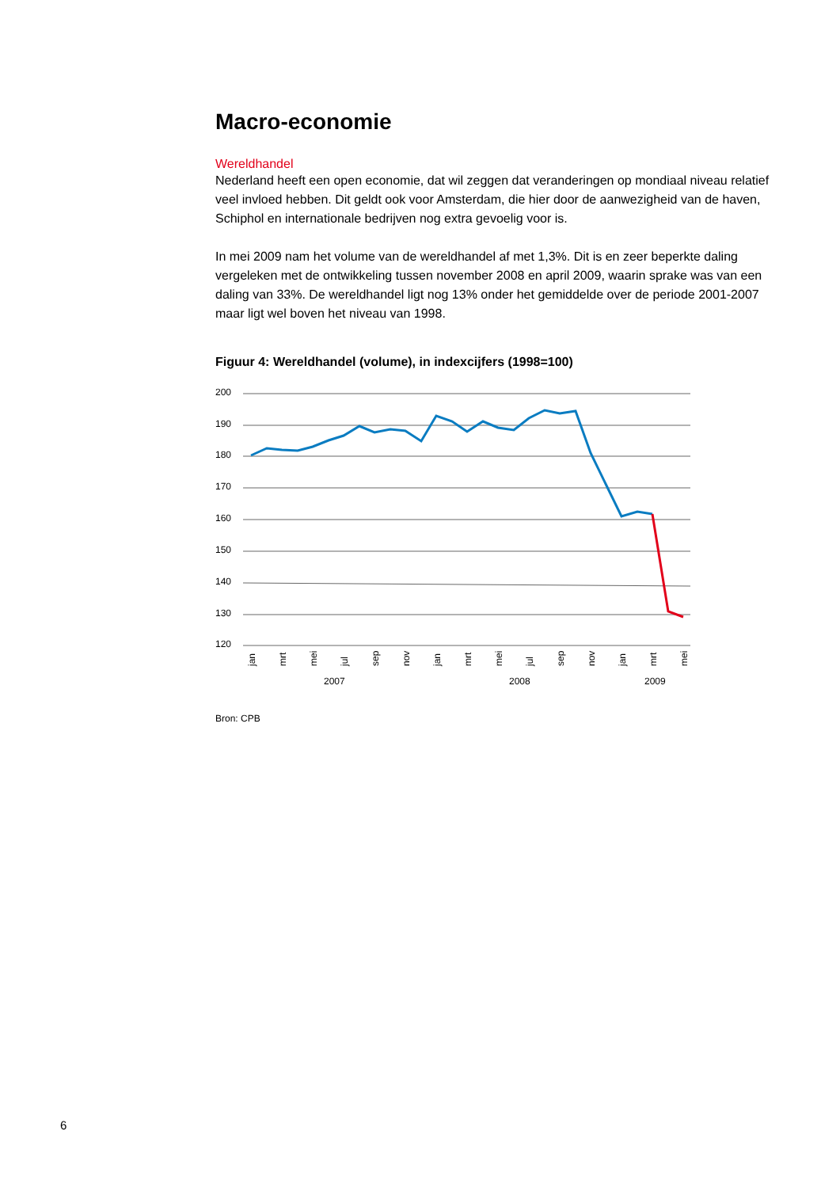Macro-economie
Wereldhandel
Nederland heeft een open economie, dat wil zeggen dat veranderingen op mondiaal niveau relatief veel invloed hebben. Dit geldt ook voor Amsterdam, die hier door de aanwezigheid van de haven, Schiphol en internationale bedrijven nog extra gevoelig voor is.
In mei 2009 nam het volume van de wereldhandel af met 1,3%. Dit is en zeer beperkte daling vergeleken met de ontwikkeling tussen november 2008 en april 2009, waarin sprake was van een daling van 33%. De wereldhandel ligt nog 13% onder het gemiddelde over de periode 2001-2007 maar ligt wel boven het niveau van 1998.
Figuur 4: Wereldhandel (volume), in indexcijfers (1998=100)
200
190
180
170
160
150
140
130
120
jan
mrt
mei
jul
sep
nov
jan
mrt
mei
jul
sep
nov
jan
mrt
mei
2007
2008
2009
Bron: CPB
6